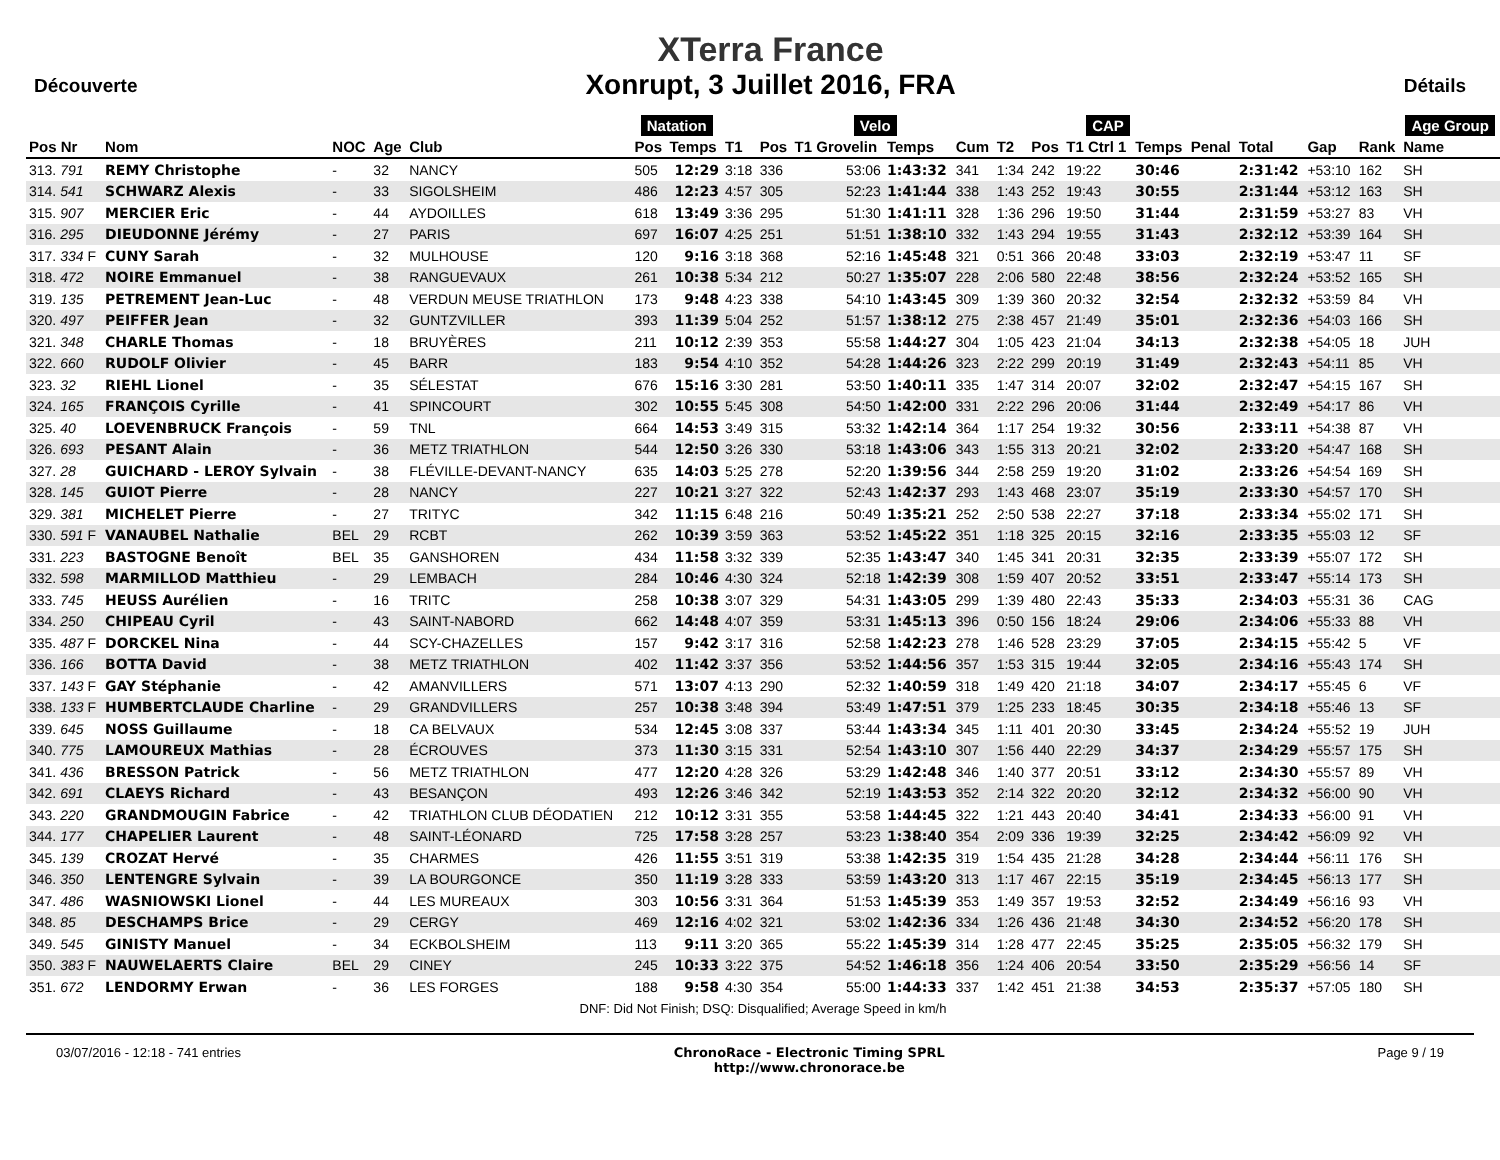Découverte
XTerra France
Xonrupt, 3 Juillet 2016, FRA
Détails
| | | | | | | Natation | | | Velo | | | | | CAP | | | | | | | Age Group |
| --- | --- | --- | --- | --- | --- | --- | --- | --- | --- | --- | --- | --- | --- | --- | --- | --- | --- | --- | --- | --- | --- |
| Pos Nr | Nom | NOC | Age | Club | | Pos | Temps | T1 | Pos | T1 Grovelin | Temps | Cum | T2 | Pos | T1 Ctrl 1 | Temps | Penal | Total | Gap | Rank | Name |
| 313. 791 | REMY Christophe | - | 32 | NANCY | | 505 | 12:29 | 3:18 | 336 | 53:06 | 1:43:32 | 341 | 1:34 | 242 | 19:22 | 30:46 | | 2:31:42 | +53:10 | 162 | SH |
| 314. 541 | SCHWARZ Alexis | - | 33 | SIGOLSHEIM | | 486 | 12:23 | 4:57 | 305 | 52:23 | 1:41:44 | 338 | 1:43 | 252 | 19:43 | 30:55 | | 2:31:44 | +53:12 | 163 | SH |
| 315. 907 | MERCIER Eric | - | 44 | AYDOILLES | | 618 | 13:49 | 3:36 | 295 | 51:30 | 1:41:11 | 328 | 1:36 | 296 | 19:50 | 31:44 | | 2:31:59 | +53:27 | 83 | VH |
| 316. 295 | DIEUDONNE Jérémy | - | 27 | PARIS | | 697 | 16:07 | 4:25 | 251 | 51:51 | 1:38:10 | 332 | 1:43 | 294 | 19:55 | 31:43 | | 2:32:12 | +53:39 | 164 | SH |
| 317. 334 F | CUNY Sarah | - | 32 | MULHOUSE | | 120 | 9:16 | 3:18 | 368 | 52:16 | 1:45:48 | 321 | 0:51 | 366 | 20:48 | 33:03 | | 2:32:19 | +53:47 | 11 | SF |
| 318. 472 | NOIRE Emmanuel | - | 38 | RANGUEVAUX | | 261 | 10:38 | 5:34 | 212 | 50:27 | 1:35:07 | 228 | 2:06 | 580 | 22:48 | 38:56 | | 2:32:24 | +53:52 | 165 | SH |
| 319. 135 | PETREMENT Jean-Luc | - | 48 | VERDUN MEUSE TRIATHLON | | 173 | 9:48 | 4:23 | 338 | 54:10 | 1:43:45 | 309 | 1:39 | 360 | 20:32 | 32:54 | | 2:32:32 | +53:59 | 84 | VH |
| 320. 497 | PEIFFER Jean | - | 32 | GUNTZVILLER | | 393 | 11:39 | 5:04 | 252 | 51:57 | 1:38:12 | 275 | 2:38 | 457 | 21:49 | 35:01 | | 2:32:36 | +54:03 | 166 | SH |
| 321. 348 | CHARLE Thomas | - | 18 | BRUYÈRES | | 211 | 10:12 | 2:39 | 353 | 55:58 | 1:44:27 | 304 | 1:05 | 423 | 21:04 | 34:13 | | 2:32:38 | +54:05 | 18 | JUH |
| 322. 660 | RUDOLF Olivier | - | 45 | BARR | | 183 | 9:54 | 4:10 | 352 | 54:28 | 1:44:26 | 323 | 2:22 | 299 | 20:19 | 31:49 | | 2:32:43 | +54:11 | 85 | VH |
| 323. 32 | RIEHL Lionel | - | 35 | SÉLESTAT | | 676 | 15:16 | 3:30 | 281 | 53:50 | 1:40:11 | 335 | 1:47 | 314 | 20:07 | 32:02 | | 2:32:47 | +54:15 | 167 | SH |
| 324. 165 | FRANÇOIS Cyrille | - | 41 | SPINCOURT | | 302 | 10:55 | 5:45 | 308 | 54:50 | 1:42:00 | 331 | 2:22 | 296 | 20:06 | 31:44 | | 2:32:49 | +54:17 | 86 | VH |
| 325. 40 | LOEVENBRUCK François | - | 59 | TNL | | 664 | 14:53 | 3:49 | 315 | 53:32 | 1:42:14 | 364 | 1:17 | 254 | 19:32 | 30:56 | | 2:33:11 | +54:38 | 87 | VH |
| 326. 693 | PESANT Alain | - | 36 | METZ TRIATHLON | | 544 | 12:50 | 3:26 | 330 | 53:18 | 1:43:06 | 343 | 1:55 | 313 | 20:21 | 32:02 | | 2:33:20 | +54:47 | 168 | SH |
| 327. 28 | GUICHARD - LEROY Sylvain | - | 38 | FLÉVILLE-DEVANT-NANCY | | 635 | 14:03 | 5:25 | 278 | 52:20 | 1:39:56 | 344 | 2:58 | 259 | 19:20 | 31:02 | | 2:33:26 | +54:54 | 169 | SH |
| 328. 145 | GUIOT Pierre | - | 28 | NANCY | | 227 | 10:21 | 3:27 | 322 | 52:43 | 1:42:37 | 293 | 1:43 | 468 | 23:07 | 35:19 | | 2:33:30 | +54:57 | 170 | SH |
| 329. 381 | MICHELET Pierre | - | 27 | TRITYC | | 342 | 11:15 | 6:48 | 216 | 50:49 | 1:35:21 | 252 | 2:50 | 538 | 22:27 | 37:18 | | 2:33:34 | +55:02 | 171 | SH |
| 330. 591 F | VANAUBEL Nathalie | BEL | 29 | RCBT | | 262 | 10:39 | 3:59 | 363 | 53:52 | 1:45:22 | 351 | 1:18 | 325 | 20:15 | 32:16 | | 2:33:35 | +55:03 | 12 | SF |
| 331. 223 | BASTOGNE Benoît | BEL | 35 | GANSHOREN | | 434 | 11:58 | 3:32 | 339 | 52:35 | 1:43:47 | 340 | 1:45 | 341 | 20:31 | 32:35 | | 2:33:39 | +55:07 | 172 | SH |
| 332. 598 | MARMILLOD Matthieu | - | 29 | LEMBACH | | 284 | 10:46 | 4:30 | 324 | 52:18 | 1:42:39 | 308 | 1:59 | 407 | 20:52 | 33:51 | | 2:33:47 | +55:14 | 173 | SH |
| 333. 745 | HEUSS Aurélien | - | 16 | TRITC | | 258 | 10:38 | 3:07 | 329 | 54:31 | 1:43:05 | 299 | 1:39 | 480 | 22:43 | 35:33 | | 2:34:03 | +55:31 | 36 | CAG |
| 334. 250 | CHIPEAU Cyril | - | 43 | SAINT-NABORD | | 662 | 14:48 | 4:07 | 359 | 53:31 | 1:45:13 | 396 | 0:50 | 156 | 18:24 | 29:06 | | 2:34:06 | +55:33 | 88 | VH |
| 335. 487 F | DORCKEL Nina | - | 44 | SCY-CHAZELLES | | 157 | 9:42 | 3:17 | 316 | 52:58 | 1:42:23 | 278 | 1:46 | 528 | 23:29 | 37:05 | | 2:34:15 | +55:42 | 5 | VF |
| 336. 166 | BOTTA David | - | 38 | METZ TRIATHLON | | 402 | 11:42 | 3:37 | 356 | 53:52 | 1:44:56 | 357 | 1:53 | 315 | 19:44 | 32:05 | | 2:34:16 | +55:43 | 174 | SH |
| 337. 143 F | GAY Stéphanie | - | 42 | AMANVILLERS | | 571 | 13:07 | 4:13 | 290 | 52:32 | 1:40:59 | 318 | 1:49 | 420 | 21:18 | 34:07 | | 2:34:17 | +55:45 | 6 | VF |
| 338. 133 F | HUMBERTCLAUDE Charline | - | 29 | GRANDVILLERS | | 257 | 10:38 | 3:48 | 394 | 53:49 | 1:47:51 | 379 | 1:25 | 233 | 18:45 | 30:35 | | 2:34:18 | +55:46 | 13 | SF |
| 339. 645 | NOSS Guillaume | - | 18 | CA BELVAUX | | 534 | 12:45 | 3:08 | 337 | 53:44 | 1:43:34 | 345 | 1:11 | 401 | 20:30 | 33:45 | | 2:34:24 | +55:52 | 19 | JUH |
| 340. 775 | LAMOUREUX Mathias | - | 28 | ÉCROUVES | | 373 | 11:30 | 3:15 | 331 | 52:54 | 1:43:10 | 307 | 1:56 | 440 | 22:29 | 34:37 | | 2:34:29 | +55:57 | 175 | SH |
| 341. 436 | BRESSON Patrick | - | 56 | METZ TRIATHLON | | 477 | 12:20 | 4:28 | 326 | 53:29 | 1:42:48 | 346 | 1:40 | 377 | 20:51 | 33:12 | | 2:34:30 | +55:57 | 89 | VH |
| 342. 691 | CLAEYS Richard | - | 43 | BESANÇON | | 493 | 12:26 | 3:46 | 342 | 52:19 | 1:43:53 | 352 | 2:14 | 322 | 20:20 | 32:12 | | 2:34:32 | +56:00 | 90 | VH |
| 343. 220 | GRANDMOUGIN Fabrice | - | 42 | TRIATHLON CLUB DÉODATIEN | | 212 | 10:12 | 3:31 | 355 | 53:58 | 1:44:45 | 322 | 1:21 | 443 | 20:40 | 34:41 | | 2:34:33 | +56:00 | 91 | VH |
| 344. 177 | CHAPELIER Laurent | - | 48 | SAINT-LÉONARD | | 725 | 17:58 | 3:28 | 257 | 53:23 | 1:38:40 | 354 | 2:09 | 336 | 19:39 | 32:25 | | 2:34:42 | +56:09 | 92 | VH |
| 345. 139 | CROZAT Hervé | - | 35 | CHARMES | | 426 | 11:55 | 3:51 | 319 | 53:38 | 1:42:35 | 319 | 1:54 | 435 | 21:28 | 34:28 | | 2:34:44 | +56:11 | 176 | SH |
| 346. 350 | LENTENGRE Sylvain | - | 39 | LA BOURGONCE | | 350 | 11:19 | 3:28 | 333 | 53:59 | 1:43:20 | 313 | 1:17 | 467 | 22:15 | 35:19 | | 2:34:45 | +56:13 | 177 | SH |
| 347. 486 | WASNIOWSKI Lionel | - | 44 | LES MUREAUX | | 303 | 10:56 | 3:31 | 364 | 51:53 | 1:45:39 | 353 | 1:49 | 357 | 19:53 | 32:52 | | 2:34:49 | +56:16 | 93 | VH |
| 348. 85 | DESCHAMPS Brice | - | 29 | CERGY | | 469 | 12:16 | 4:02 | 321 | 53:02 | 1:42:36 | 334 | 1:26 | 436 | 21:48 | 34:30 | | 2:34:52 | +56:20 | 178 | SH |
| 349. 545 | GINISTY Manuel | - | 34 | ECKBOLSHEIM | | 113 | 9:11 | 3:20 | 365 | 55:22 | 1:45:39 | 314 | 1:28 | 477 | 22:45 | 35:25 | | 2:35:05 | +56:32 | 179 | SH |
| 350. 383 F | NAUWELAERTS Claire | BEL | 29 | CINEY | | 245 | 10:33 | 3:22 | 375 | 54:52 | 1:46:18 | 356 | 1:24 | 406 | 20:54 | 33:50 | | 2:35:29 | +56:56 | 14 | SF |
| 351. 672 | LENDORMY Erwan | - | 36 | LES FORGES | | 188 | 9:58 | 4:30 | 354 | 55:00 | 1:44:33 | 337 | 1:42 | 451 | 21:38 | 34:53 | | 2:35:37 | +57:05 | 180 | SH |
| DNF: Did Not Finish; DSQ: Disqualified; Average Speed in km/h | | | | | | | | | | | | | | | | | | | | | |
03/07/2016 - 12:18 - 741 entries
ChronoRace - Electronic Timing SPRL
http://www.chronorace.be
Page 9 / 19